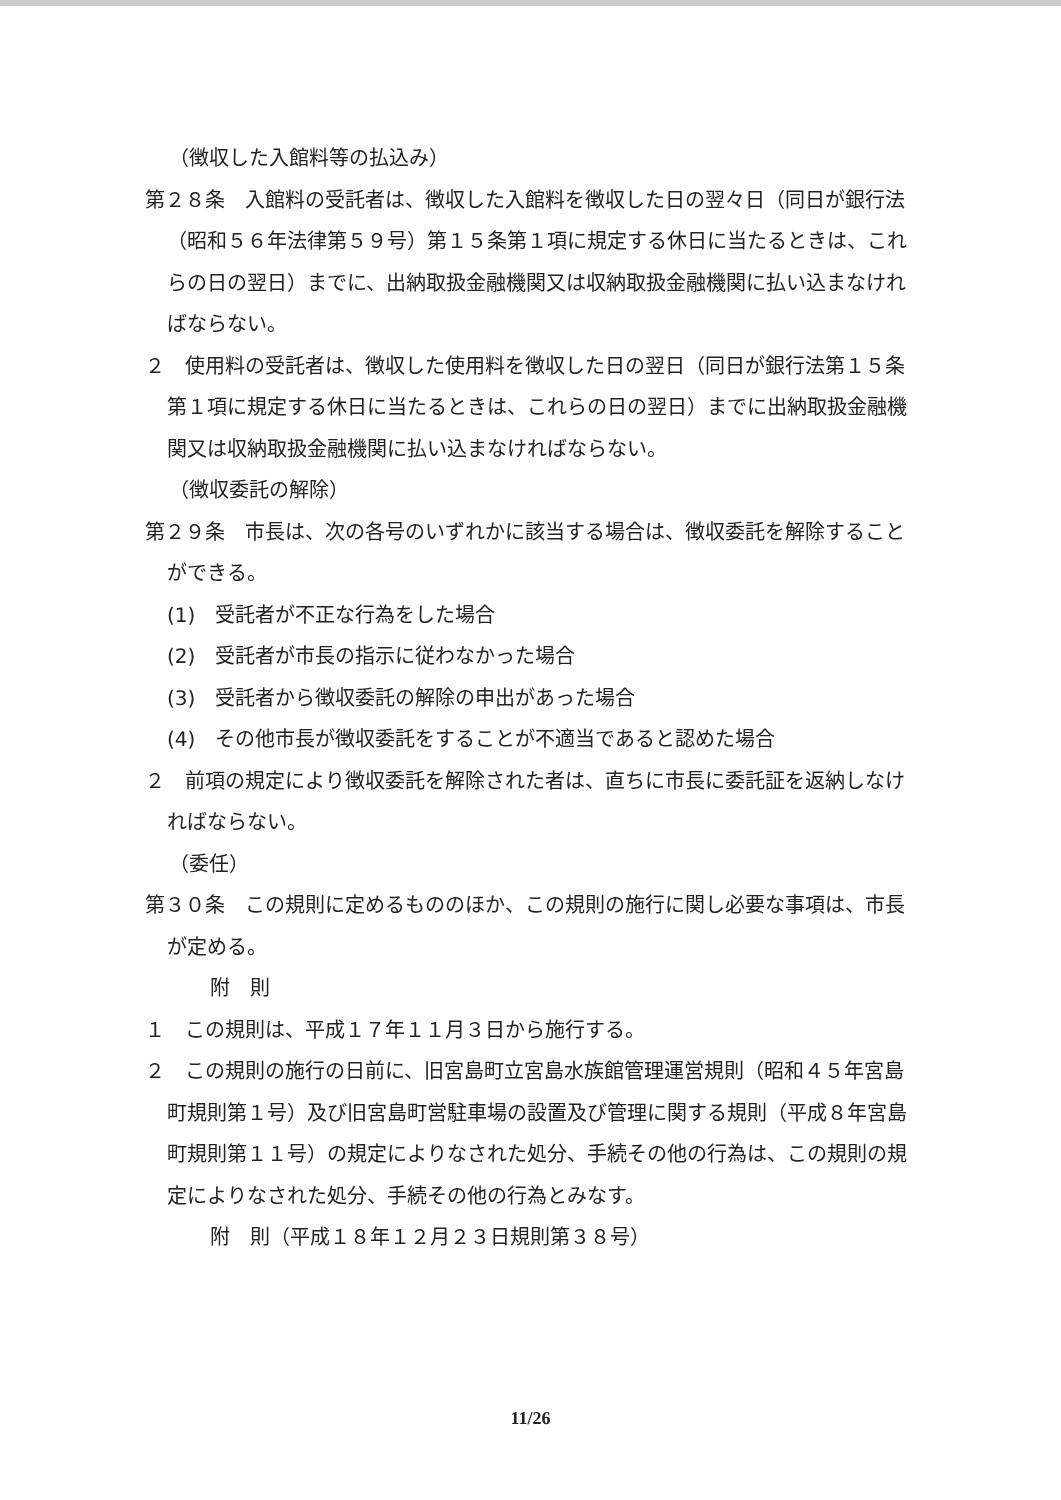（徴収した入館料等の払込み）
第２８条　入館料の受託者は、徴収した入館料を徴収した日の翌々日（同日が銀行法（昭和５６年法律第５９号）第１５条第１項に規定する休日に当たるときは、これらの日の翌日）までに、出納取扱金融機関又は収納取扱金融機関に払い込まなければならない。
２　使用料の受託者は、徴収した使用料を徴収した日の翌日（同日が銀行法第１５条第１項に規定する休日に当たるときは、これらの日の翌日）までに出納取扱金融機関又は収納取扱金融機関に払い込まなければならない。
（徴収委託の解除）
第２９条　市長は、次の各号のいずれかに該当する場合は、徴収委託を解除することができる。
(1)　受託者が不正な行為をした場合
(2)　受託者が市長の指示に従わなかった場合
(3)　受託者から徴収委託の解除の申出があった場合
(4)　その他市長が徴収委託をすることが不適当であると認めた場合
２　前項の規定により徴収委託を解除された者は、直ちに市長に委託証を返納しなければならない。
（委任）
第３０条　この規則に定めるもののほか、この規則の施行に関し必要な事項は、市長が定める。
附　則
１　この規則は、平成１７年１１月３日から施行する。
２　この規則の施行の日前に、旧宮島町立宮島水族館管理運営規則（昭和４５年宮島町規則第１号）及び旧宮島町営駐車場の設置及び管理に関する規則（平成８年宮島町規則第１１号）の規定によりなされた処分、手続その他の行為は、この規則の規定によりなされた処分、手続その他の行為とみなす。
附　則（平成１８年１２月２３日規則第３８号）
11/26